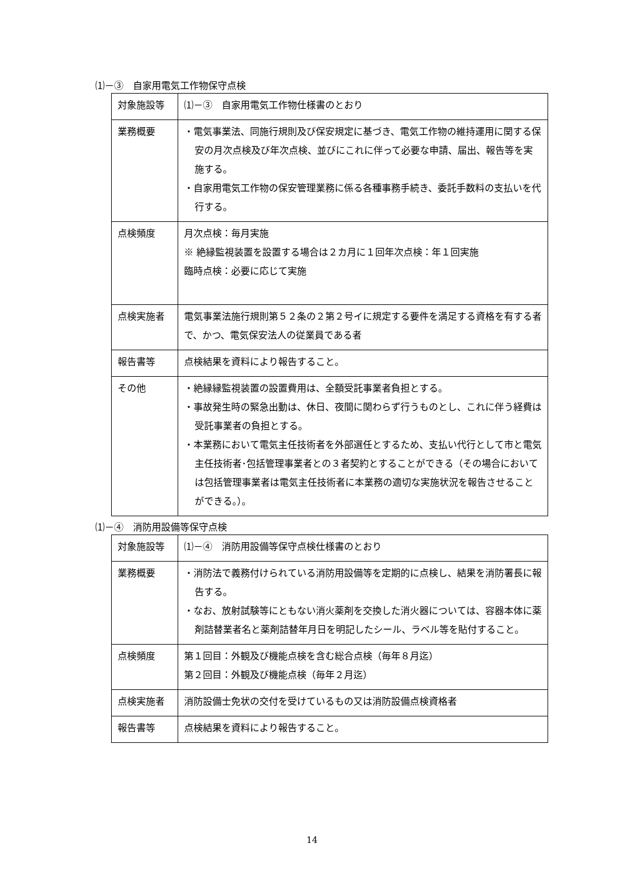⑴－③　自家用電気工作物保守点検
| 対象施設等 | ⑴－③ 自家用電気工作物仕様書のとおり |
| 業務概要 | ・電気事業法、同施行規則及び保安規定に基づき、電気工作物の維持運用に関する保安の月次点検及び年次点検、並びにこれに伴って必要な申請、届出、報告等を実施する。 ・自家用電気工作物の保安管理業務に係る各種事務手続き、委託手数料の支払いを代行する。 |
| 点検頻度 | 月次点検：毎月実施 ※ 絶縁監視装置を設置する場合は２カ月に１回年次点検：年１回実施 臨時点検：必要に応じて実施 |
| 点検実施者 | 電気事業法施行規則第５２条の２第２号イに規定する要件を満足する資格を有する者で、かつ、電気保安法人の従業員である者 |
| 報告書等 | 点検結果を資料により報告すること。 |
| その他 | ・絶縁縁監視装置の設置費用は、全額受託事業者負担とする。 ・事故発生時の緊急出動は、休日、夜間に関わらず行うものとし、これに伴う経費は受託事業者の負担とする。 ・本業務において電気主任技術者を外部選任とするため、支払い代行として市と電気主任技術者･包括管理事業者との３者契約とすることができる（その場合においては包括管理事業者は電気主任技術者に本業務の適切な実施状況を報告させることができる。）。 |
⑴－④　消防用設備等保守点検
| 対象施設等 | ⑴－④ 消防用設備等保守点検仕様書のとおり |
| 業務概要 | ・消防法で義務付けられている消防用設備等を定期的に点検し、結果を消防署長に報告する。 ・なお、放射試験等にともない消火薬剤を交換した消火器については、容器本体に薬剤詰替業者名と薬剤詰替年月日を明記したシール、ラベル等を貼付すること。 |
| 点検頻度 | 第１回目：外観及び機能点検を含む総合点検（毎年８月迄） 第２回目：外観及び機能点検（毎年２月迄） |
| 点検実施者 | 消防設備士免状の交付を受けているもの又は消防設備点検資格者 |
| 報告書等 | 点検結果を資料により報告すること。 |
14